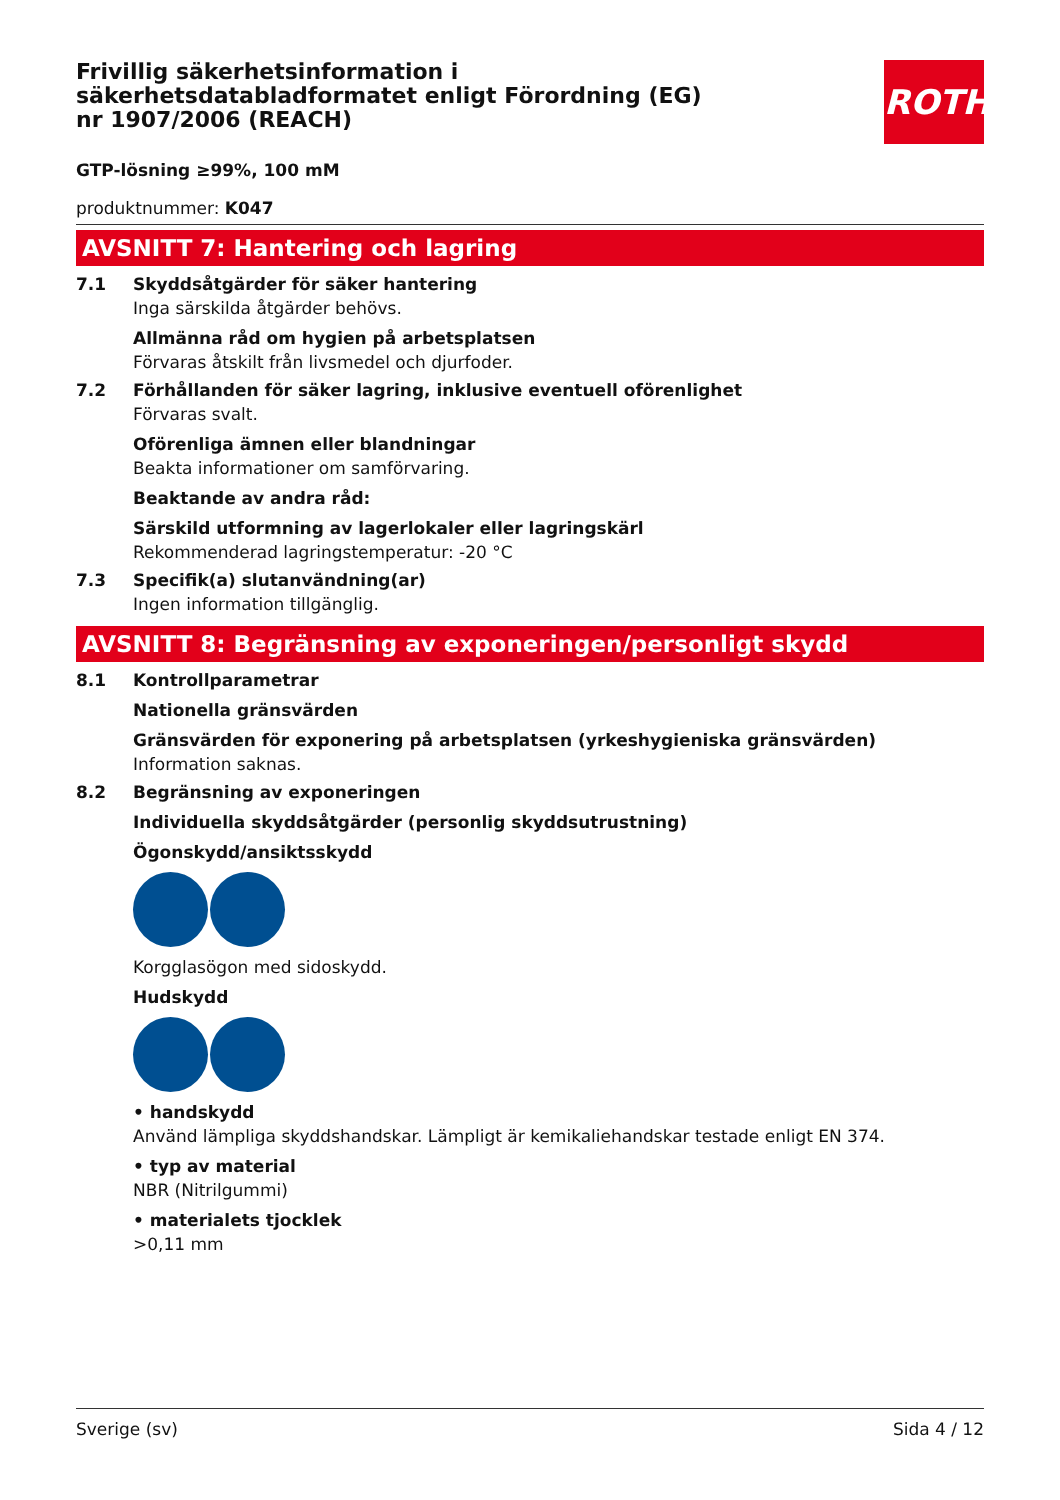ROTH
Frivillig säkerhetsinformation i säkerhetsdatabladformatet enligt Förordning (EG) nr 1907/2006 (REACH)
GTP-lösning ≥99%, 100 mM
produktnummer: K047
AVSNITT 7: Hantering och lagring
7.1 Skyddsåtgärder för säker hantering
Inga särskilda åtgärder behövs.
Allmänna råd om hygien på arbetsplatsen
Förvaras åtskilt från livsmedel och djurfoder.
7.2 Förhållanden för säker lagring, inklusive eventuell oförenlighet
Förvaras svalt.
Oförenliga ämnen eller blandningar
Beakta informationer om samförvaring.
Beaktande av andra råd:
Särskild utformning av lagerlokaler eller lagringskärl
Rekommenderad lagringstemperatur: -20 °C
7.3 Specifik(a) slutanvändning(ar)
Ingen information tillgänglig.
AVSNITT 8: Begränsning av exponeringen/personligt skydd
8.1 Kontrollparametrar
Nationella gränsvärden
Gränsvärden för exponering på arbetsplatsen (yrkeshygieniska gränsvärden)
Information saknas.
8.2 Begränsning av exponeringen
Individuella skyddsåtgärder (personlig skyddsutrustning)
Ögonskydd/ansiktsskydd
Korgglasögon med sidoskydd.
Hudskydd
• handskydd
Använd lämpliga skyddshandskar. Lämpligt är kemikaliehandskar testade enligt EN 374.
• typ av material
NBR (Nitrilgummi)
• materialets tjocklek
>0,11 mm
Sverige (sv) Sida 4 / 12